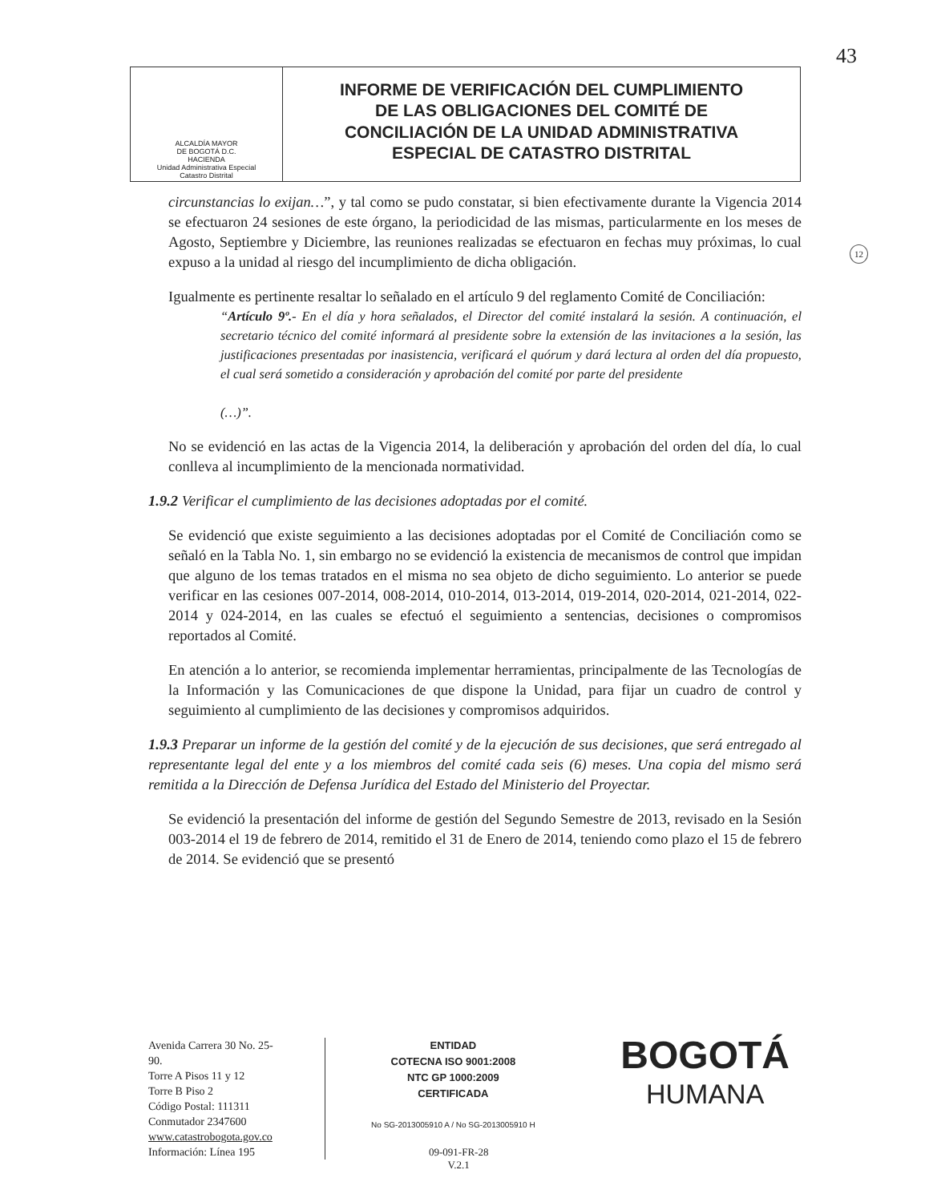43
ALCALDÍA MAYOR
DE BOGOTÁ D.C.
HACIENDA
Unidad Administrativa Especial
Catastro Distrital
INFORME DE VERIFICACIÓN DEL CUMPLIMIENTO
DE LAS OBLIGACIONES DEL COMITÉ DE
CONCILIACIÓN DE LA UNIDAD ADMINISTRATIVA
ESPECIAL DE CATASTRO DISTRITAL
12
circunstancias lo exijan…”, y tal como se pudo constatar, si bien efectivamente durante la Vigencia 2014 se efectuaron 24 sesiones de este órgano, la periodicidad de las mismas, particularmente en los meses de Agosto, Septiembre y Diciembre, las reuniones realizadas se efectuaron en fechas muy próximas, lo cual expuso a la unidad al riesgo del incumplimiento de dicha obligación.
Igualmente es pertinente resaltar lo señalado en el artículo 9 del reglamento Comité de Conciliación:
“Artículo 9º.- En el día y hora señalados, el Director del comité instalará la sesión. A continuación, el secretario técnico del comité informará al presidente sobre la extensión de las invitaciones a la sesión, las justificaciones presentadas por inasistencia, verificará el quórum y dará lectura al orden del día propuesto, el cual será sometido a consideración y aprobación del comité por parte del presidente
(…)”.
No se evidenció en las actas de la Vigencia 2014, la deliberación y aprobación del orden del día, lo cual conlleva al incumplimiento de la mencionada normatividad.
1.9.2 Verificar el cumplimiento de las decisiones adoptadas por el comité.
Se evidenció que existe seguimiento a las decisiones adoptadas por el Comité de Conciliación como se señaló en la Tabla No. 1, sin embargo no se evidenció la existencia de mecanismos de control que impidan que alguno de los temas tratados en el misma no sea objeto de dicho seguimiento. Lo anterior se puede verificar en las cesiones 007-2014, 008-2014, 010-2014, 013-2014, 019-2014, 020-2014, 021-2014, 022-2014 y 024-2014, en las cuales se efectuó el seguimiento a sentencias, decisiones o compromisos reportados al Comité.
En atención a lo anterior, se recomienda implementar herramientas, principalmente de las Tecnologías de la Información y las Comunicaciones de que dispone la Unidad, para fijar un cuadro de control y seguimiento al cumplimiento de las decisiones y compromisos adquiridos.
1.9.3 Preparar un informe de la gestión del comité y de la ejecución de sus decisiones, que será entregado al representante legal del ente y a los miembros del comité cada seis (6) meses. Una copia del mismo será remitida a la Dirección de Defensa Jurídica del Estado del Ministerio del Proyectar.
Se evidenció la presentación del informe de gestión del Segundo Semestre de 2013, revisado en la Sesión 003-2014 el 19 de febrero de 2014, remitido el 31 de Enero de 2014, teniendo como plazo el 15 de febrero de 2014. Se evidenció que se presentó
Avenida Carrera 30 No. 25-90.
Torre A Pisos 11 y 12
Torre B Piso 2
Código Postal: 111311
Conmutador 2347600
www.catastrobogota.gov.co
Información: Línea 195
ENTIDAD
COTECNA ISO 9001:2008
NTC GP 1000:2009
CERTIFICADA
No SG-2013005910 A / No SG-2013005910 H
BOGOTÁ
HUMANA
09-091-FR-28
V.2.1